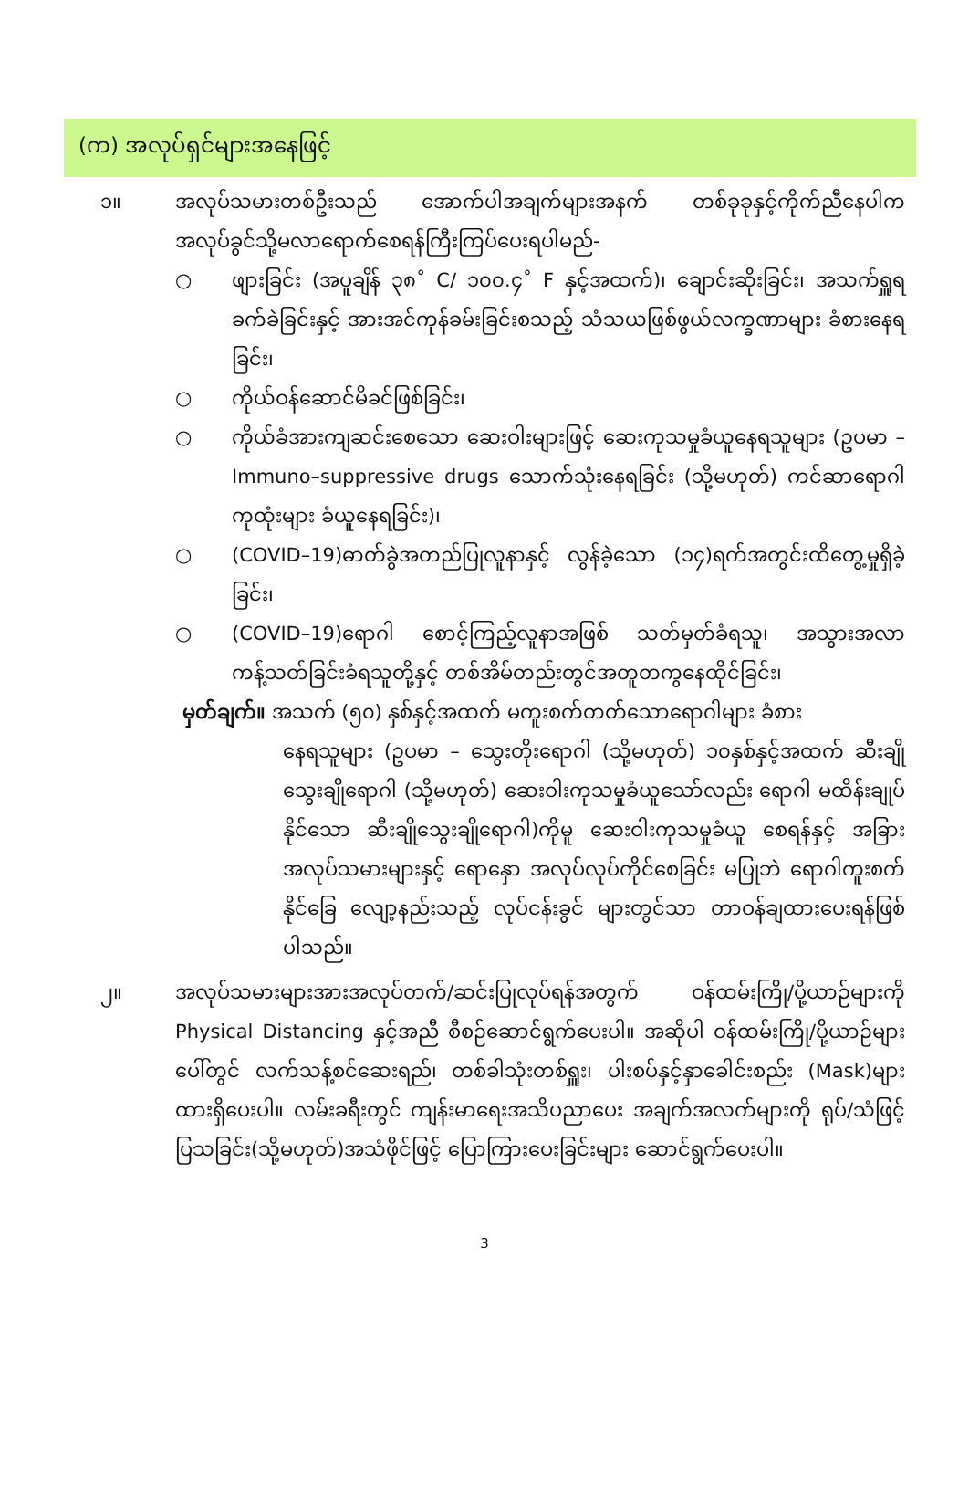(က) အလုပ်ရှင်များအနေဖြင့်
၁။ အလုပ်သမားတစ်ဦးသည် အောက်ပါအချက်များအနက် တစ်ခုခုနှင့်ကိုက်ညီနေပါက အလုပ်ခွင်သို့မလာရောက်စေရန်ကြီးကြပ်ပေးရပါမည်-
○ ဖျားခြင်း (အပူချိန် ၃၈˚ C/ ၁၀၀.၄˚ F နှင့်အထက်)၊ ချောင်းဆိုးခြင်း၊ အသက်ရှူရခက်ခဲခြင်းနှင့် အားအင်ကုန်ခမ်းခြင်းစသည့် သံသယဖြစ်ဖွယ်လက္ခဏာများ ခံစားနေရခြင်း၊
○ ကိုယ်ဝန်ဆောင်မိခင်ဖြစ်ခြင်း၊
○ ကိုယ်ခံအားကျဆင်းစေသော ဆေးဝါးများဖြင့် ဆေးကုသမှုခံယူနေရသူများ (ဥပမာ – Immuno–suppressive drugs သောက်သုံးနေရခြင်း (သို့မဟုတ်) ကင်ဆာရောဂါကုထုံးများ ခံယူနေရခြင်း)၊
○ (COVID–19)ဓာတ်ခွဲအတည်ပြုလူနာနှင့် လွန်ခဲ့သော (၁၄)ရက်အတွင်းထိတွေ့မှုရှိခဲ့ခြင်း၊
○ (COVID–19)ရောဂါ စောင့်ကြည့်လူနာအဖြစ် သတ်မှတ်ခံရသူ၊ အသွားအလာ ကန့်သတ်ခြင်းခံရသူတို့နှင့် တစ်အိမ်တည်းတွင်အတူတကွနေထိုင်ခြင်း၊
မှတ်ချက်။ အသက် (၅၀) နှစ်နှင့်အထက် မကူးစက်တတ်သောရောဂါများ ခံစား
နေရသူများ (ဥပမာ – သွေးတိုးရောဂါ (သို့မဟုတ်) ၁၀နှစ်နှင့်အထက် ဆီးချိုသွေးချိုရောဂါ (သို့မဟုတ်) ဆေးဝါးကုသမှုခံယူသော်လည်း ရောဂါ မထိန်းချုပ်နိုင်သော ဆီးချိုသွေးချိုရောဂါ)ကိုမူ ဆေးဝါးကုသမှုခံယူ စေရန်နှင့် အခြားအလုပ်သမားများနှင့် ရောနှော အလုပ်လုပ်ကိုင်စေခြင်း မပြုဘဲ ရောဂါကူးစက်နိုင်ခြေ လျော့နည်းသည့် လုပ်ငန်းခွင် များတွင်သာ တာဝန်ချထားပေးရန်ဖြစ်ပါသည်။
၂။ အလုပ်သမားများအားအလုပ်တက်/ဆင်းပြုလုပ်ရန်အတွက် ဝန်ထမ်းကြို/ပို့ယာဉ်များကို Physical Distancing နှင့်အညီ စီစဉ်ဆောင်ရွက်ပေးပါ။ အဆိုပါ ဝန်ထမ်းကြို/ပို့ယာဉ်များပေါ်တွင် လက်သန့်စင်ဆေးရည်၊ တစ်ခါသုံးတစ်ရှူး၊ ပါးစပ်နှင့်နှာခေါင်းစည်း (Mask)များထားရှိပေးပါ။ လမ်းခရီးတွင် ကျန်းမာရေးအသိပညာပေး အချက်အလက်များကို ရုပ်/သံဖြင့် ပြသခြင်း(သို့မဟုတ်)အသံဖိုင်ဖြင့် ပြောကြားပေးခြင်းများ ဆောင်ရွက်ပေးပါ။
3